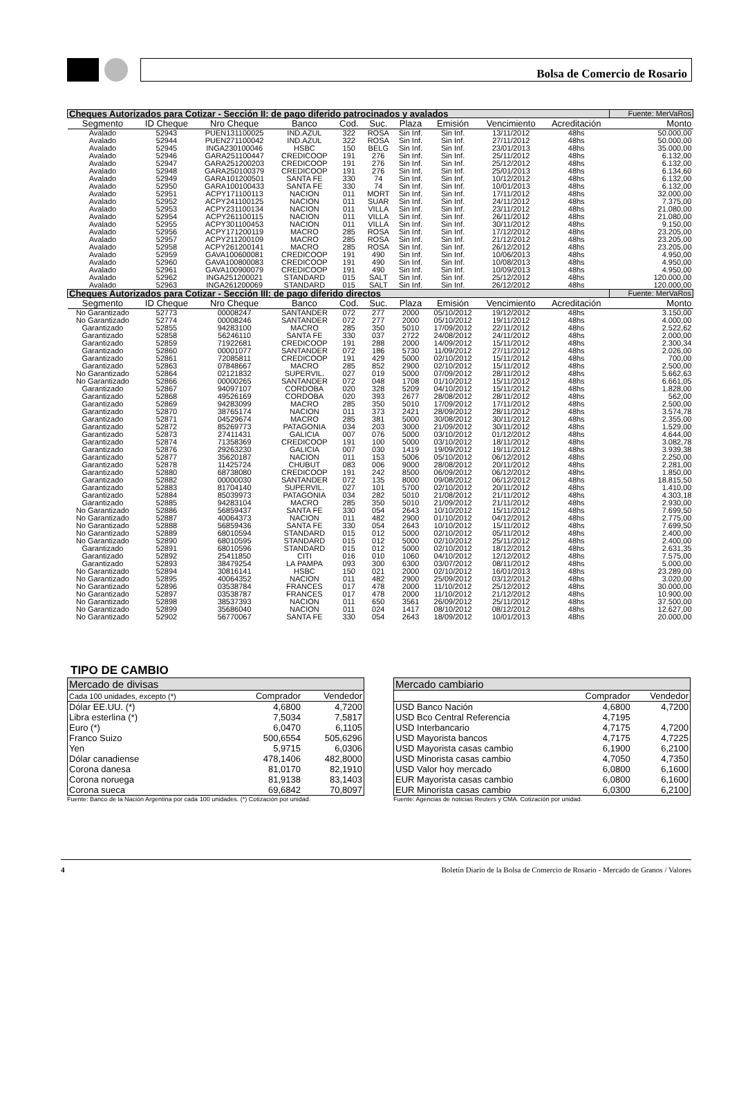Bolsa de Comercio de Rosario
| Cheques Autorizados para Cotizar - Sección II: de pago diferido patrocinados y avalados | | | | | | | | | | Fuente: MerVaRos |
| Segmento | ID Cheque | Nro Cheque | Banco | Cod. | Suc. | Plaza | Emisión | Vencimiento | Acreditación | Monto |
| Avalado | 52943 | PUEN131100025 | IND.AZUL | 322 | ROSA | Sin Inf. | Sin Inf. | 13/11/2012 | 48hs | 50.000,00 |
| Avalado | 52944 | PUEN271100042 | IND.AZUL | 322 | ROSA | Sin Inf. | Sin Inf. | 27/11/2012 | 48hs | 50.000,00 |
| Avalado | 52945 | INGA230100046 | HSBC | 150 | BELG | Sin Inf. | Sin Inf. | 23/01/2013 | 48hs | 35.000,00 |
| Avalado | 52946 | GARA251100447 | CREDICOOP | 191 | 276 | Sin Inf. | Sin Inf. | 25/11/2012 | 48hs | 6.132,00 |
| Avalado | 52947 | GARA251200203 | CREDICOOP | 191 | 276 | Sin Inf. | Sin Inf. | 25/12/2012 | 48hs | 6.132,00 |
| Avalado | 52948 | GARA250100379 | CREDICOOP | 191 | 276 | Sin Inf. | Sin Inf. | 25/01/2013 | 48hs | 6.134,60 |
| Avalado | 52949 | GARA101200501 | SANTA FE | 330 | 74 | Sin Inf. | Sin Inf. | 10/12/2012 | 48hs | 6.132,00 |
| Avalado | 52950 | GARA100100433 | SANTA FE | 330 | 74 | Sin Inf. | Sin Inf. | 10/01/2013 | 48hs | 6.132,00 |
| Avalado | 52951 | ACPY171100113 | NACION | 011 | MORT | Sin Inf. | Sin Inf. | 17/11/2012 | 48hs | 32.000,00 |
| Avalado | 52952 | ACPY241100125 | NACION | 011 | SUAR | Sin Inf. | Sin Inf. | 24/11/2012 | 48hs | 7.375,00 |
| Avalado | 52953 | ACPY231100134 | NACION | 011 | VILLA | Sin Inf. | Sin Inf. | 23/11/2012 | 48hs | 21.080,00 |
| Avalado | 52954 | ACPY261100115 | NACION | 011 | VILLA | Sin Inf. | Sin Inf. | 26/11/2012 | 48hs | 21.080,00 |
| Avalado | 52955 | ACPY301100453 | NACION | 011 | VILLA | Sin Inf. | Sin Inf. | 30/11/2012 | 48hs | 9.150,00 |
| Avalado | 52956 | ACPY171200119 | MACRO | 285 | ROSA | Sin Inf. | Sin Inf. | 17/12/2012 | 48hs | 23.205,00 |
| Avalado | 52957 | ACPY211200109 | MACRO | 285 | ROSA | Sin Inf. | Sin Inf. | 21/12/2012 | 48hs | 23.205,00 |
| Avalado | 52958 | ACPY261200141 | MACRO | 285 | ROSA | Sin Inf. | Sin Inf. | 26/12/2012 | 48hs | 23.205,00 |
| Avalado | 52959 | GAVA100600081 | CREDICOOP | 191 | 490 | Sin Inf. | Sin Inf. | 10/06/2013 | 48hs | 4.950,00 |
| Avalado | 52960 | GAVA100800083 | CREDICOOP | 191 | 490 | Sin Inf. | Sin Inf. | 10/08/2013 | 48hs | 4.950,00 |
| Avalado | 52961 | GAVA100900079 | CREDICOOP | 191 | 490 | Sin Inf. | Sin Inf. | 10/09/2013 | 48hs | 4.950,00 |
| Avalado | 52962 | INGA251200021 | STANDARD | 015 | SALT | Sin Inf. | Sin Inf. | 25/12/2012 | 48hs | 120.000,00 |
| Avalado | 52963 | INGA261200069 | STANDARD | 015 | SALT | Sin Inf. | Sin Inf. | 26/12/2012 | 48hs | 120.000,00 |
| Cheques Autorizados para Cotizar - Sección III: de pago diferido directos | | | | | | | | | | Fuente: MerVaRos |
| Segmento | ID Cheque | Nro Cheque | Banco | Cod. | Suc. | Plaza | Emisión | Vencimiento | Acreditación | Monto |
| No Garantizado | 52773 | 00008247 | SANTANDER | 072 | 277 | 2000 | 05/10/2012 | 19/12/2012 | 48hs | 3.150,00 |
| No Garantizado | 52774 | 00008246 | SANTANDER | 072 | 277 | 2000 | 05/10/2012 | 19/11/2012 | 48hs | 4.000,00 |
| Garantizado | 52855 | 94283100 | MACRO | 285 | 350 | 5010 | 17/09/2012 | 22/11/2012 | 48hs | 2.522,62 |
| Garantizado | 52858 | 56246110 | SANTA FE | 330 | 037 | 2722 | 24/08/2012 | 24/11/2012 | 48hs | 2.000,00 |
| Garantizado | 52859 | 71922681 | CREDICOOP | 191 | 288 | 2000 | 14/09/2012 | 15/11/2012 | 48hs | 2.300,34 |
| Garantizado | 52860 | 00001077 | SANTANDER | 072 | 186 | 5730 | 11/09/2012 | 27/11/2012 | 48hs | 2.026,00 |
| Garantizado | 52861 | 72085811 | CREDICOOP | 191 | 429 | 5000 | 02/10/2012 | 15/11/2012 | 48hs | 700,00 |
| Garantizado | 52863 | 07848667 | MACRO | 285 | 852 | 2900 | 02/10/2012 | 15/11/2012 | 48hs | 2.500,00 |
| No Garantizado | 52864 | 02121832 | SUPERVIL. | 027 | 019 | 5000 | 07/09/2012 | 28/11/2012 | 48hs | 5.662,63 |
| No Garantizado | 52866 | 00000265 | SANTANDER | 072 | 048 | 1708 | 01/10/2012 | 15/11/2012 | 48hs | 6.661,05 |
| Garantizado | 52867 | 94097107 | CORDOBA | 020 | 328 | 5209 | 04/10/2012 | 15/11/2012 | 48hs | 1.828,00 |
| Garantizado | 52868 | 49526169 | CORDOBA | 020 | 393 | 2677 | 28/08/2012 | 28/11/2012 | 48hs | 562,00 |
| Garantizado | 52869 | 94283099 | MACRO | 285 | 350 | 5010 | 17/09/2012 | 17/11/2012 | 48hs | 2.500,00 |
| Garantizado | 52870 | 38765174 | NACION | 011 | 373 | 2421 | 28/09/2012 | 28/11/2012 | 48hs | 3.574,78 |
| Garantizado | 52871 | 04529674 | MACRO | 285 | 381 | 5000 | 30/08/2012 | 30/11/2012 | 48hs | 2.355,00 |
| Garantizado | 52872 | 85269773 | PATAGONIA | 034 | 203 | 3000 | 21/09/2012 | 30/11/2012 | 48hs | 1.529,00 |
| Garantizado | 52873 | 27411431 | GALICIA | 007 | 076 | 5000 | 03/10/2012 | 01/12/2012 | 48hs | 4.644,00 |
| Garantizado | 52874 | 71358369 | CREDICOOP | 191 | 100 | 5000 | 03/10/2012 | 18/11/2012 | 48hs | 3.082,78 |
| Garantizado | 52876 | 29263230 | GALICIA | 007 | 030 | 1419 | 19/09/2012 | 19/11/2012 | 48hs | 3.939,38 |
| Garantizado | 52877 | 35620187 | NACION | 011 | 153 | 5006 | 05/10/2012 | 06/12/2012 | 48hs | 2.250,00 |
| Garantizado | 52878 | 11425724 | CHUBUT | 083 | 006 | 9000 | 28/08/2012 | 20/11/2012 | 48hs | 2.281,00 |
| Garantizado | 52880 | 68738080 | CREDICOOP | 191 | 242 | 8500 | 06/09/2012 | 06/12/2012 | 48hs | 1.850,00 |
| Garantizado | 52882 | 00000030 | SANTANDER | 072 | 135 | 8000 | 09/08/2012 | 06/12/2012 | 48hs | 18.815,50 |
| Garantizado | 52883 | 81704140 | SUPERVIL. | 027 | 101 | 5700 | 02/10/2012 | 20/11/2012 | 48hs | 1.410,00 |
| Garantizado | 52884 | 85039973 | PATAGONIA | 034 | 282 | 5010 | 21/08/2012 | 21/11/2012 | 48hs | 4.303,18 |
| Garantizado | 52885 | 94283104 | MACRO | 285 | 350 | 5010 | 21/09/2012 | 21/11/2012 | 48hs | 2.930,00 |
| No Garantizado | 52886 | 56859437 | SANTA FE | 330 | 054 | 2643 | 10/10/2012 | 15/11/2012 | 48hs | 7.699,50 |
| No Garantizado | 52887 | 40064373 | NACION | 011 | 482 | 2900 | 01/10/2012 | 04/12/2012 | 48hs | 2.775,00 |
| No Garantizado | 52888 | 56859436 | SANTA FE | 330 | 054 | 2643 | 10/10/2012 | 15/11/2012 | 48hs | 7.699,50 |
| No Garantizado | 52889 | 68010594 | STANDARD | 015 | 012 | 5000 | 02/10/2012 | 05/11/2012 | 48hs | 2.400,00 |
| No Garantizado | 52890 | 68010595 | STANDARD | 015 | 012 | 5000 | 02/10/2012 | 25/11/2012 | 48hs | 2.400,00 |
| Garantizado | 52891 | 68010596 | STANDARD | 015 | 012 | 5000 | 02/10/2012 | 18/12/2012 | 48hs | 2.631,35 |
| Garantizado | 52892 | 25411850 | CITI | 016 | 010 | 1060 | 04/10/2012 | 12/12/2012 | 48hs | 7.575,00 |
| Garantizado | 52893 | 38479254 | LA PAMPA | 093 | 300 | 6300 | 03/07/2012 | 08/11/2012 | 48hs | 5.000,00 |
| No Garantizado | 52894 | 30816141 | HSBC | 150 | 021 | 2000 | 02/10/2012 | 16/01/2013 | 48hs | 23.289,00 |
| No Garantizado | 52895 | 40064352 | NACION | 011 | 482 | 2900 | 25/09/2012 | 03/12/2012 | 48hs | 3.020,00 |
| No Garantizado | 52896 | 03538784 | FRANCES | 017 | 478 | 2000 | 11/10/2012 | 25/12/2012 | 48hs | 30.000,00 |
| No Garantizado | 52897 | 03538787 | FRANCES | 017 | 478 | 2000 | 11/10/2012 | 21/12/2012 | 48hs | 10.900,00 |
| No Garantizado | 52898 | 38537393 | NACION | 011 | 650 | 3561 | 26/09/2012 | 25/11/2012 | 48hs | 37.500,00 |
| No Garantizado | 52899 | 35686040 | NACION | 011 | 024 | 1417 | 08/10/2012 | 08/12/2012 | 48hs | 12.627,00 |
| No Garantizado | 52902 | 56770067 | SANTA FE | 330 | 054 | 2643 | 18/09/2012 | 10/01/2013 | 48hs | 20.000,00 |
TIPO DE CAMBIO
| Mercado de divisas | | |
| Cada 100 unidades, excepto (*) | Comprador | Vendedor |
| Dólar EE.UU. (*) | 4,6800 | 4,7200 |
| Libra esterlina (*) | 7,5034 | 7,5817 |
| Euro (*) | 6,0470 | 6,1105 |
| Franco Suizo | 500,6554 | 505,6296 |
| Yen | 5,9715 | 6,0306 |
| Dólar canadiense | 478,1406 | 482,8000 |
| Corona danesa | 81,0170 | 82,1910 |
| Corona noruega | 81,9138 | 83,1403 |
| Corona sueca | 69,6842 | 70,8097 |
Fuente: Banco de la Nación Argentina por cada 100 unidades. (*) Cotización por unidad.
| Mercado cambiario | | |
| | Comprador | Vendedor |
| USD Banco Nación | 4,6800 | 4,7200 |
| USD Bco Central Referencia | 4,7195 | |
| USD Interbancario | 4,7175 | 4,7200 |
| USD Mayorista bancos | 4,7175 | 4,7225 |
| USD Mayorista casas cambio | 6,1900 | 6,2100 |
| USD Minorista casas cambio | 4,7050 | 4,7350 |
| USD Valor hoy mercado | 6,0800 | 6,1600 |
| EUR Mayorista casas cambio | 6,0800 | 6,1600 |
| EUR Minorista casas cambio | 6,0300 | 6,2100 |
Fuente: Agencias de noticias Reuters y CMA. Cotización por unidad.
4 Boletín Diario de la Bolsa de Comercio de Rosario - Mercado de Granos / Valores